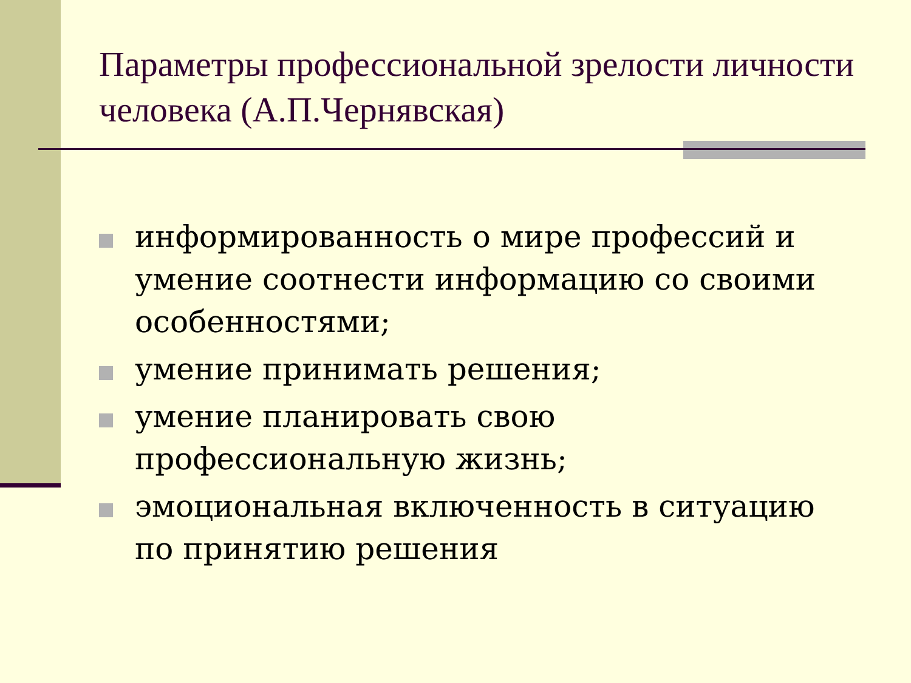Параметры профессиональной зрелости личности человека (А.П.Чернявская)
информированность о мире профессий и умение соотнести информацию со своими особенностями;
умение принимать решения;
умение планировать свою профессиональную жизнь;
эмоциональная включенность в ситуацию по принятию решения